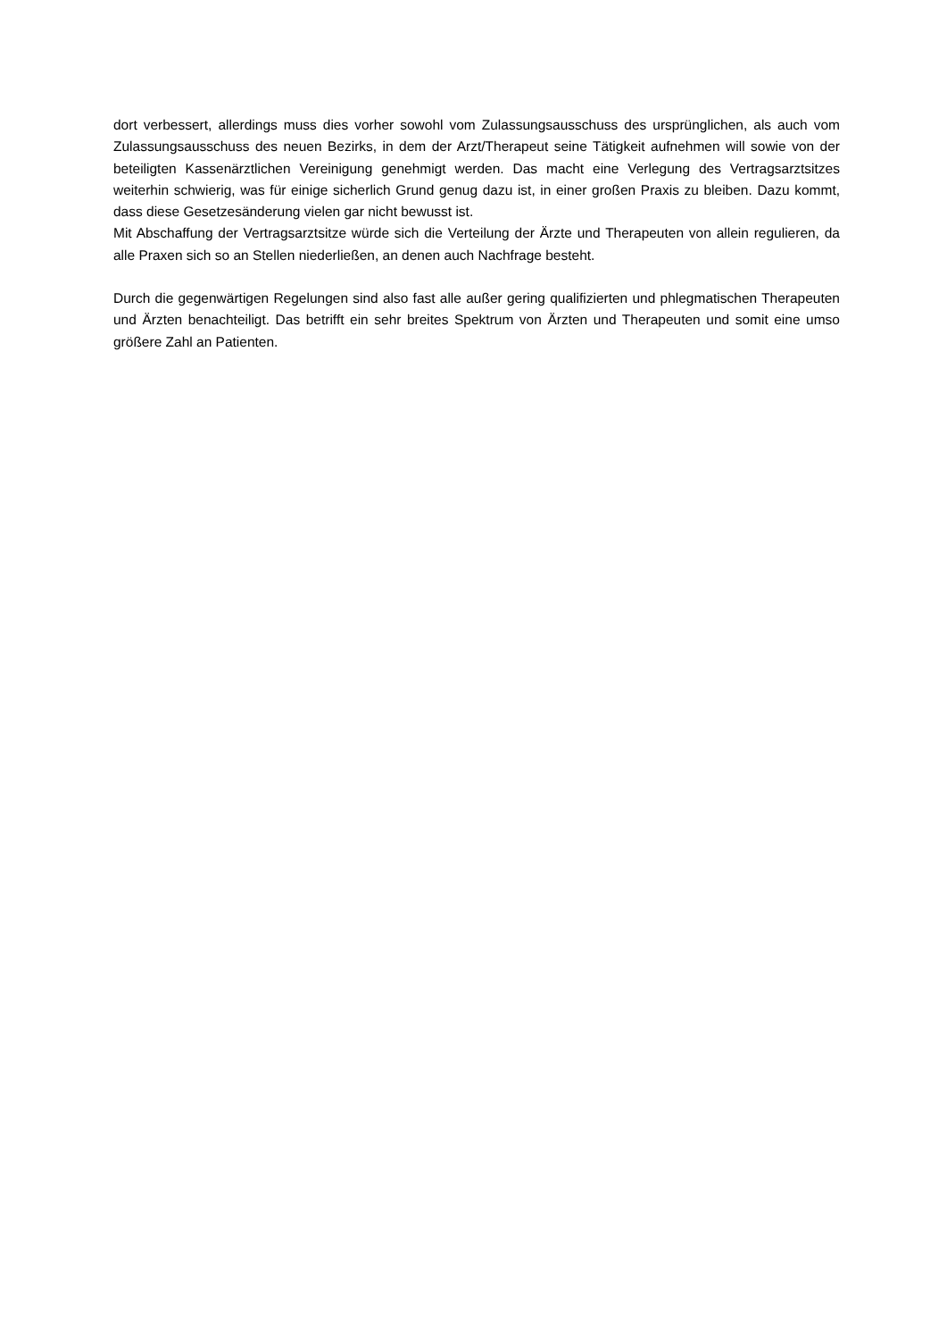dort verbessert, allerdings muss dies vorher sowohl vom Zulassungsausschuss des ursprünglichen, als auch vom Zulassungsausschuss des neuen Bezirks, in dem der Arzt/Therapeut seine Tätigkeit aufnehmen will sowie von der beteiligten Kassenärztlichen Vereinigung genehmigt werden. Das macht eine Verlegung des Vertragsarztsitzes weiterhin schwierig, was für einige sicherlich Grund genug dazu ist, in einer großen Praxis zu bleiben. Dazu kommt, dass diese Gesetzesänderung vielen gar nicht bewusst ist.
Mit Abschaffung der Vertragsarztsitze würde sich die Verteilung der Ärzte und Therapeuten von allein regulieren, da alle Praxen sich so an Stellen niederließen, an denen auch Nachfrage besteht.
Durch die gegenwärtigen Regelungen sind also fast alle außer gering qualifizierten und phlegmatischen Therapeuten und Ärzten benachteiligt. Das betrifft ein sehr breites Spektrum von Ärzten und Therapeuten und somit eine umso größere Zahl an Patienten.